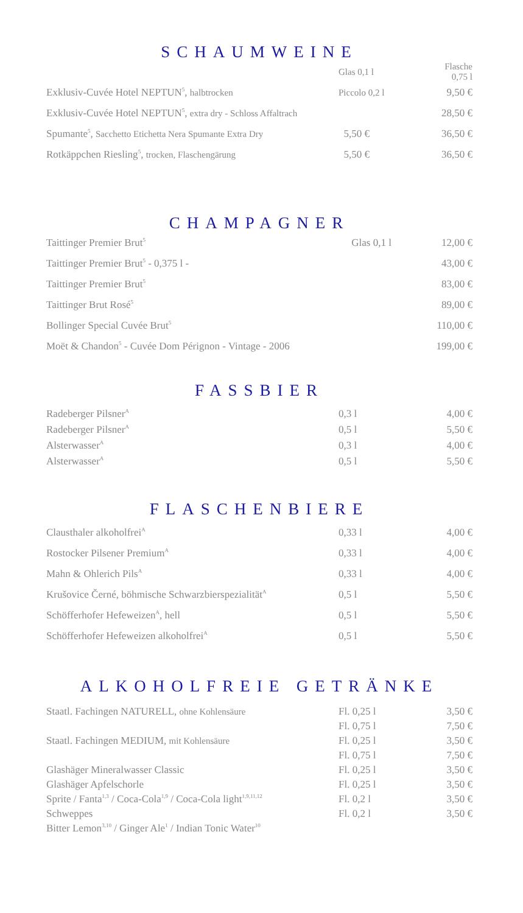SCHAUMWEINE
| | Glas 0,1 l | Flasche 0,75 l |
| Exklusiv-Cuvée Hotel NEPTUN<sup>5</sup>, halbtrocken | Piccolo 0,2 l | 9,50 € |
| Exklusiv-Cuvée Hotel NEPTUN<sup>5</sup>, extra dry - Schloss Affaltrach | | 28,50 € |
| Spumante<sup>5</sup>, Sacchetto Etichetta Nera Spumante Extra Dry | 5,50 € | 36,50 € |
| Rotkäppchen Riesling<sup>5</sup>, trocken, Flaschengärung | 5,50 € | 36,50 € |
CHAMPAGNER
| Taittinger Premier Brut<sup>5</sup> | Glas 0,1 l | 12,00 € |
| Taittinger Premier Brut<sup>5</sup> - 0,375 l - | | 43,00 € |
| Taittinger Premier Brut<sup>5</sup> | | 83,00 € |
| Taittinger Brut Rosé<sup>5</sup> | | 89,00 € |
| Bollinger Special Cuvée Brut<sup>5</sup> | | 110,00 € |
| Moët & Chandon<sup>5</sup> - Cuvée Dom Pérignon - Vintage - 2006 | | 199,00 € |
FASSBIER
| Radeberger Pilsner<sup>A</sup> | 0,3 l | 4,00 € |
| Radeberger Pilsner<sup>A</sup> | 0,5 l | 5,50 € |
| Alsterwasser<sup>A</sup> | 0,3 l | 4,00 € |
| Alsterwasser<sup>A</sup> | 0,5 l | 5,50 € |
FLASCHENBIERE
| Clausthaler alkoholfrei<sup>A</sup> | 0,33 l | 4,00 € |
| Rostocker Pilsener Premium<sup>A</sup> | 0,33 l | 4,00 € |
| Mahn & Ohlerich Pils<sup>A</sup> | 0,33 l | 4,00 € |
| Krušovice Černé, böhmische Schwarzbierspezialität<sup>A</sup> | 0,5 l | 5,50 € |
| Schöfferhofer Hefeweizen<sup>A</sup>, hell | 0,5 l | 5,50 € |
| Schöfferhofer Hefeweizen alkoholfrei<sup>A</sup> | 0,5 l | 5,50 € |
ALKOHOLFREIE GETRÄNKE
| Staatl. Fachingen NATURELL, ohne Kohlensäure | Fl. 0,25 l | 3,50 € |
| | Fl. 0,75 l | 7,50 € |
| Staatl. Fachingen MEDIUM, mit Kohlensäure | Fl. 0,25 l | 3,50 € |
| | Fl. 0,75 l | 7,50 € |
| Glashäger Mineralwasser Classic | Fl. 0,25 l | 3,50 € |
| Glashäger Apfelschorle | Fl. 0,25 l | 3,50 € |
| Sprite / Fanta<sup>1,3</sup> / Coca-Cola<sup>1,9</sup> / Coca-Cola light<sup>1,9,11,12</sup> | Fl. 0,2 l | 3,50 € |
| Schweppes | Fl. 0,2 l | 3,50 € |
| Bitter Lemon<sup>3,10</sup> / Ginger Ale<sup>1</sup> / Indian Tonic Water<sup>10</sup> | | |